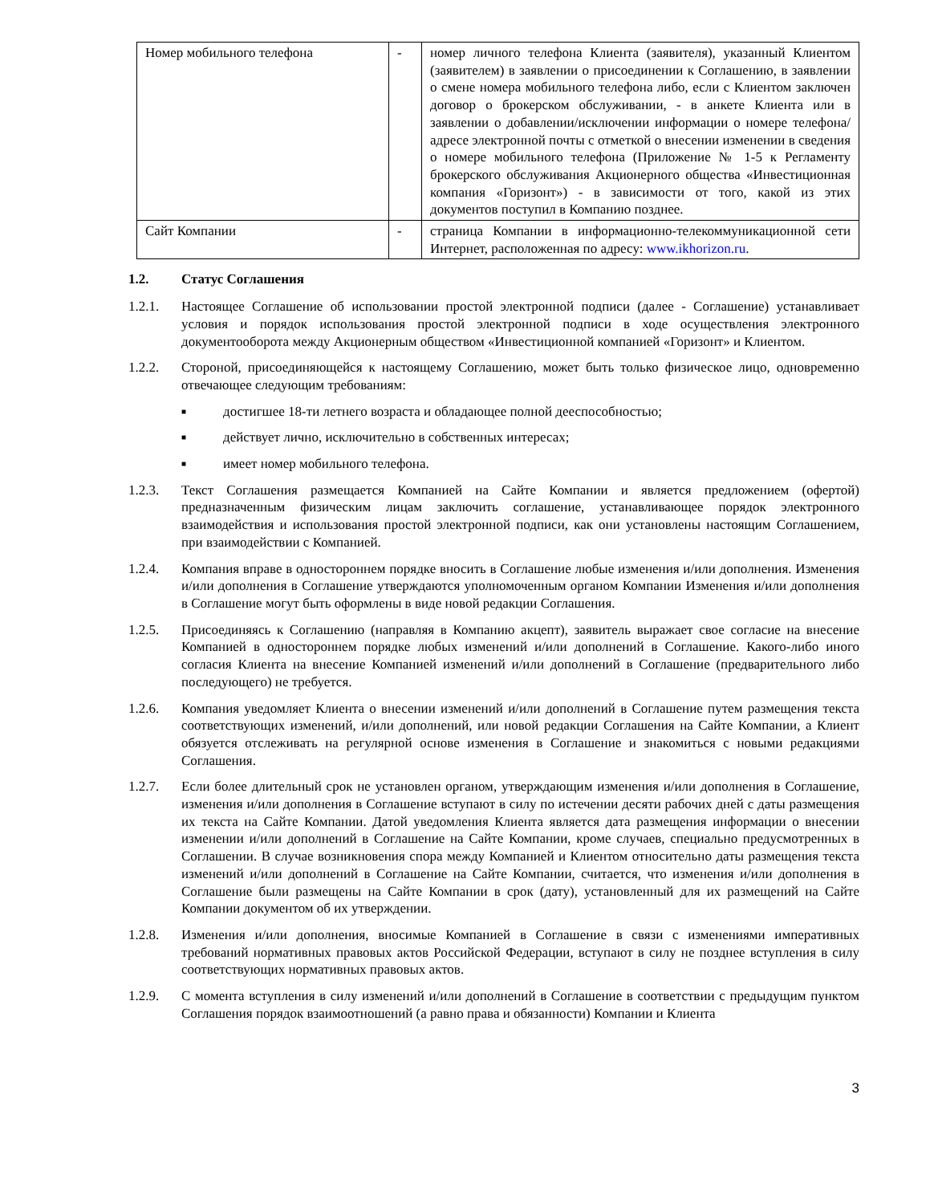| Номер мобильного телефона | - | номер личного телефона Клиента (заявителя), указанный Клиентом (заявителем) в заявлении о присоединении к Соглашению, в заявлении о смене номера мобильного телефона либо, если с Клиентом заключен договор о брокерском обслуживании, - в анкете Клиента или в заявлении о добавлении/исключении информации о номере телефона/адресе электронной почты с отметкой о внесении изменении в сведения о номере мобильного телефона (Приложение № 1-5 к Регламенту брокерского обслуживания Акционерного общества «Инвестиционная компания «Горизонт») - в зависимости от того, какой из этих документов поступил в Компанию позднее. |
| Сайт Компании | - | страница Компании в информационно-телекоммуникационной сети Интернет, расположенная по адресу: www.ikhorizon.ru . |
1.2. Статус Соглашения
1.2.1. Настоящее Соглашение об использовании простой электронной подписи (далее - Соглашение) устанавливает условия и порядок использования простой электронной подписи в ходе осуществления электронного документооборота между Акционерным обществом «Инвестиционной компанией «Горизонт» и Клиентом.
1.2.2. Стороной, присоединяющейся к настоящему Соглашению, может быть только физическое лицо, одновременно отвечающее следующим требованиям:
■ достигшее 18-ти летнего возраста и обладающее полной дееспособностью;
■ действует лично, исключительно в собственных интересах;
■ имеет номер мобильного телефона.
1.2.3. Текст Соглашения размещается Компанией на Сайте Компании и является предложением (офертой) предназначенным физическим лицам заключить соглашение, устанавливающее порядок электронного взаимодействия и использования простой электронной подписи, как они установлены настоящим Соглашением, при взаимодействии с Компанией.
1.2.4. Компания вправе в одностороннем порядке вносить в Соглашение любые изменения и/или дополнения. Изменения и/или дополнения в Соглашение утверждаются уполномоченным органом Компании Изменения и/или дополнения в Соглашение могут быть оформлены в виде новой редакции Соглашения.
1.2.5. Присоединяясь к Соглашению (направляя в Компанию акцепт), заявитель выражает свое согласие на внесение Компанией в одностороннем порядке любых изменений и/или дополнений в Соглашение. Какого-либо иного согласия Клиента на внесение Компанией изменений и/или дополнений в Соглашение (предварительного либо последующего) не требуется.
1.2.6. Компания уведомляет Клиента о внесении изменений и/или дополнений в Соглашение путем размещения текста соответствующих изменений, и/или дополнений, или новой редакции Соглашения на Сайте Компании, а Клиент обязуется отслеживать на регулярной основе изменения в Соглашение и знакомиться с новыми редакциями Соглашения.
1.2.7. Если более длительный срок не установлен органом, утверждающим изменения и/или дополнения в Соглашение, изменения и/или дополнения в Соглашение вступают в силу по истечении десяти рабочих дней с даты размещения их текста на Сайте Компании. Датой уведомления Клиента является дата размещения информации о внесении изменении и/или дополнений в Соглашение на Сайте Компании, кроме случаев, специально предусмотренных в Соглашении. В случае возникновения спора между Компанией и Клиентом относительно даты размещения текста изменений и/или дополнений в Соглашение на Сайте Компании, считается, что изменения и/или дополнения в Соглашение были размещены на Сайте Компании в срок (дату), установленный для их размещений на Сайте Компании документом об их утверждении.
1.2.8. Изменения и/или дополнения, вносимые Компанией в Соглашение в связи с изменениями императивных требований нормативных правовых актов Российской Федерации, вступают в силу не позднее вступления в силу соответствующих нормативных правовых актов.
1.2.9. С момента вступления в силу изменений и/или дополнений в Соглашение в соответствии с предыдущим пунктом Соглашения порядок взаимоотношений (а равно права и обязанности) Компании и Клиента
3